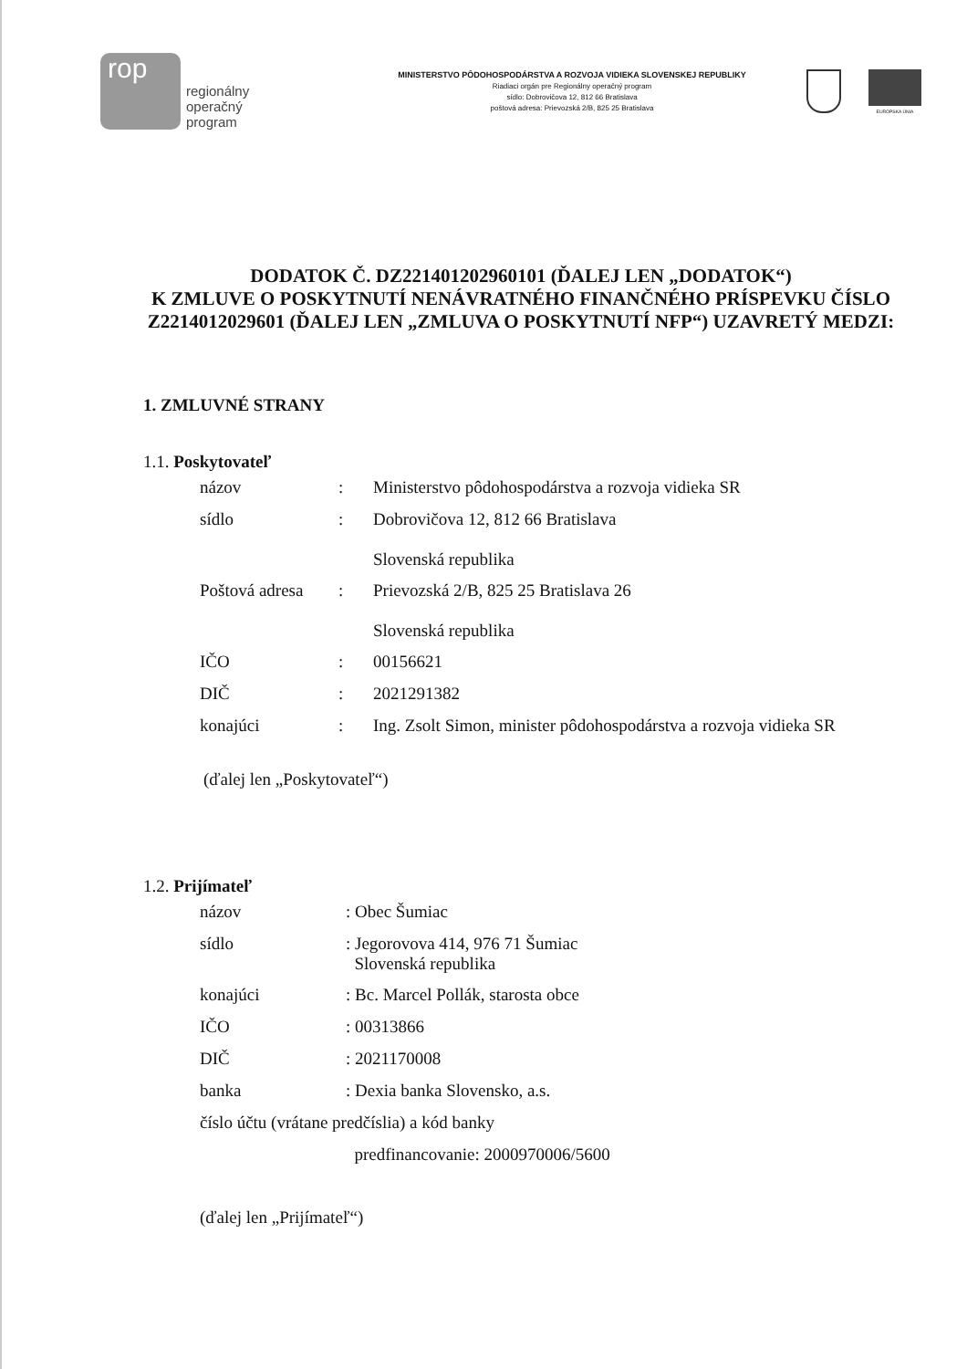rop
regionálny
operačný
program
MINISTERSTVO PÔDOHOSPODÁRSTVA A ROZVOJA VIDIEKA SLOVENSKEJ REPUBLIKY
Riadiaci orgán pre Regionálny operačný program
sídlo: Dobrovičova 12, 812 66 Bratislava
poštová adresa: Prievozská 2/B, 825 25 Bratislava
EURÓPSKA ÚNIA
DODATOK Č. DZ221401202960101 (ĎALEJ LEN „DODATOK“)
K ZMLUVE O POSKYTNUTÍ NENÁVRATNÉHO FINANČNÉHO PRÍSPEVKU ČÍSLO Z2214012029601 (ĎALEJ LEN „ZMLUVA O POSKYTNUTÍ NFP“) UZAVRETÝ MEDZI:
1. ZMLUVNÉ STRANY
1.1. Poskytovateľ
| názov | : | Ministerstvo pôdohospodárstva a rozvoja vidieka SR |
| sídlo | : | Dobrovičova 12, 812 66 Bratislava Slovenská republika |
| Poštová adresa | : | Prievozská 2/B, 825 25 Bratislava 26 Slovenská republika |
| IČO | : | 00156621 |
| DIČ | : | 2021291382 |
| konajúci | : | Ing. Zsolt Simon, minister pôdohospodárstva a rozvoja vidieka SR |
(ďalej len „Poskytovateľ“)
1.2. Prijímateľ
| názov | : Obec Šumiac |
| sídlo | : Jegorovova 414, 976 71 Šumiac Slovenská republika |
| konajúci | : Bc. Marcel Pollák, starosta obce |
| IČO | : 00313866 |
| DIČ | : 2021170008 |
| banka | : Dexia banka Slovensko, a.s. |
| číslo účtu (vrátane predčíslia) a kód banky | |
| | predfinancovanie: 2000970006/5600 |
(ďalej len „Prijímateľ“)